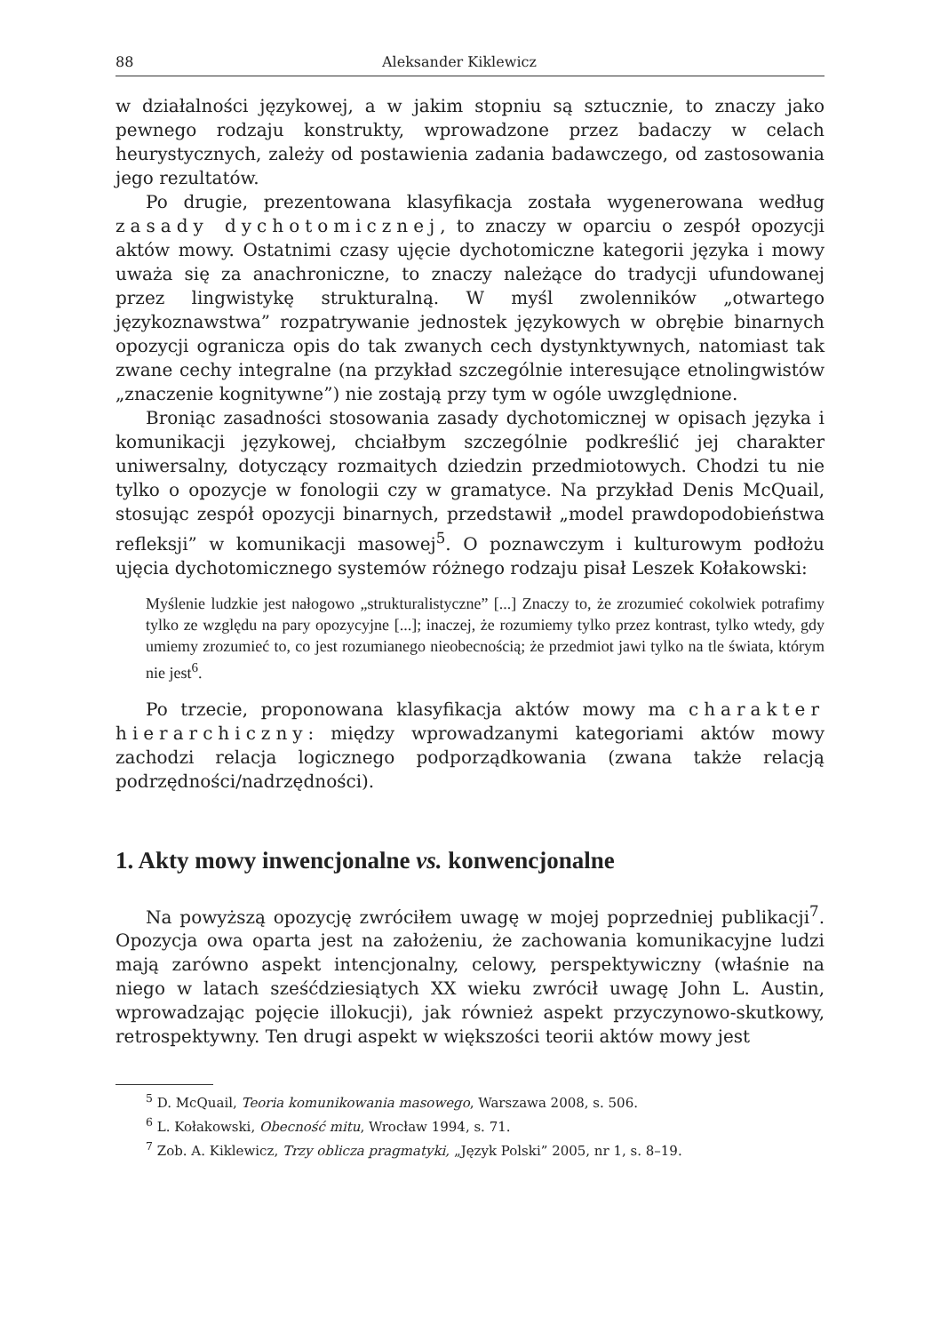88 Aleksander Kiklewicz
w działalności językowej, a w jakim stopniu są sztucznie, to znaczy jako pewnego rodzaju konstrukty, wprowadzone przez badaczy w celach heurystycznych, zależy od postawienia zadania badawczego, od zastosowania jego rezultatów.
Po drugie, prezentowana klasyfikacja została wygenerowana według zasady dychotomicznej, to znaczy w oparciu o zespół opozycji aktów mowy. Ostatnimi czasy ujęcie dychotomiczne kategorii języka i mowy uważa się za anachroniczne, to znaczy należące do tradycji ufundowanej przez lingwistykę strukturalną. W myśl zwolenników „otwartego językoznawstwa” rozpatrywanie jednostek językowych w obrębie binarnych opozycji ogranicza opis do tak zwanych cech dystynktywnych, natomiast tak zwane cechy integralne (na przykład szczególnie interesujące etnolingwistów „znaczenie kognitywne”) nie zostają przy tym w ogóle uwzględnione.
Broniąc zasadności stosowania zasady dychotomicznej w opisach języka i komunikacji językowej, chciałbym szczególnie podkreślić jej charakter uniwersalny, dotyczący rozmaitych dziedzin przedmiotowych. Chodzi tu nie tylko o opozycje w fonologii czy w gramatyce. Na przykład Denis McQuail, stosując zespół opozycji binarnych, przedstawił „model prawdopodobieństwa refleksji” w komunikacji masowej<sup>5</sup>. O poznawczym i kulturowym podłożu ujęcia dychotomicznego systemów różnego rodzaju pisał Leszek Kołakowski:
Myślenie ludzkie jest nałogowo „strukturalistyczne” [...] Znaczy to, że zrozumieć cokolwiek potrafimy tylko ze względu na pary opozycyjne [...]; inaczej, że rozumiemy tylko przez kontrast, tylko wtedy, gdy umiemy zrozumieć to, co jest rozumianego nieobecnością; że przedmiot jawi tylko na tle świata, którym nie jest<sup>6</sup>.
Po trzecie, proponowana klasyfikacja aktów mowy ma charakter hierarchiczny: między wprowadzanymi kategoriami aktów mowy zachodzi relacja logicznego podporządkowania (zwana także relacją podrzędności/nadrzędności).
1. Akty mowy inwencjonalne vs. konwencjonalne
Na powyższą opozycję zwróciłem uwagę w mojej poprzedniej publikacji<sup>7</sup>. Opozycja owa oparta jest na założeniu, że zachowania komunikacyjne ludzi mają zarówno aspekt intencjonalny, celowy, perspektywiczny (właśnie na niego w latach sześćdziesiątych XX wieku zwrócił uwagę John L. Austin, wprowadzając pojęcie illokucji), jak również aspekt przyczynowo-skutkowy, retrospektywny. Ten drugi aspekt w większości teorii aktów mowy jest
<sup>5</sup> D. McQuail, Teoria komunikowania masowego, Warszawa 2008, s. 506.
<sup>6</sup> L. Kołakowski, Obecność mitu, Wrocław 1994, s. 71.
<sup>7</sup> Zob. A. Kiklewicz, Trzy oblicza pragmatyki, „Język Polski” 2005, nr 1, s. 8–19.